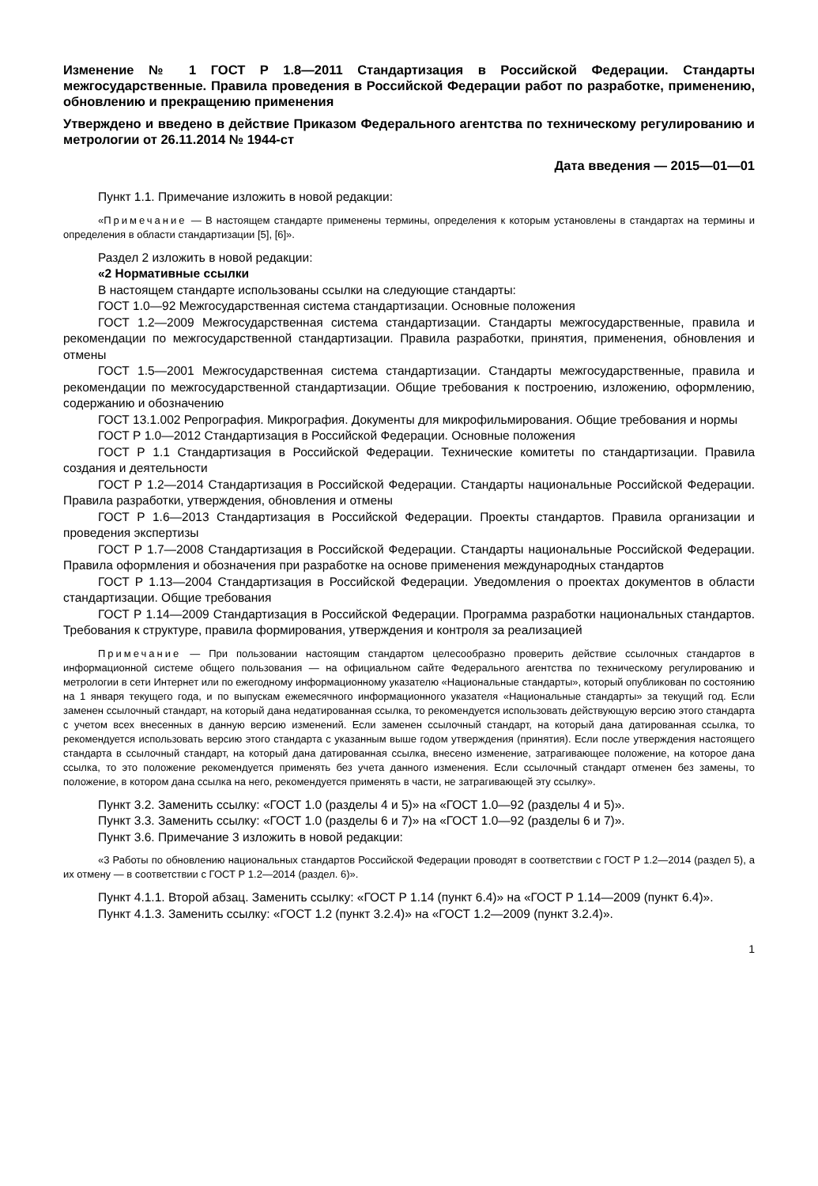Изменение № 1 ГОСТ Р 1.8—2011 Стандартизация в Российской Федерации. Стандарты межгосударственные. Правила проведения в Российской Федерации работ по разработке, применению, обновлению и прекращению применения
Утверждено и введено в действие Приказом Федерального агентства по техническому регулированию и метрологии от 26.11.2014 № 1944-ст
Дата введения — 2015—01—01
Пункт 1.1. Примечание изложить в новой редакции:
«Примечание — В настоящем стандарте применены термины, определения к которым установлены в стандартах на термины и определения в области стандартизации [5], [6]».
Раздел 2 изложить в новой редакции:
«2 Нормативные ссылки
В настоящем стандарте использованы ссылки на следующие стандарты:
ГОСТ 1.0—92 Межгосударственная система стандартизации. Основные положения
ГОСТ 1.2—2009 Межгосударственная система стандартизации. Стандарты межгосударственные, правила и рекомендации по межгосударственной стандартизации. Правила разработки, принятия, применения, обновления и отмены
ГОСТ 1.5—2001 Межгосударственная система стандартизации. Стандарты межгосударственные, правила и рекомендации по межгосударственной стандартизации. Общие требования к построению, изложению, оформлению, содержанию и обозначению
ГОСТ 13.1.002 Репрография. Микрография. Документы для микрофильмирования. Общие требования и нормы
ГОСТ Р 1.0—2012 Стандартизация в Российской Федерации. Основные положения
ГОСТ Р 1.1 Стандартизация в Российской Федерации. Технические комитеты по стандартизации. Правила создания и деятельности
ГОСТ Р 1.2—2014 Стандартизация в Российской Федерации. Стандарты национальные Российской Федерации. Правила разработки, утверждения, обновления и отмены
ГОСТ Р 1.6—2013 Стандартизация в Российской Федерации. Проекты стандартов. Правила организации и проведения экспертизы
ГОСТ Р 1.7—2008 Стандартизация в Российской Федерации. Стандарты национальные Российской Федерации. Правила оформления и обозначения при разработке на основе применения международных стандартов
ГОСТ Р 1.13—2004 Стандартизация в Российской Федерации. Уведомления о проектах документов в области стандартизации. Общие требования
ГОСТ Р 1.14—2009 Стандартизация в Российской Федерации. Программа разработки национальных стандартов. Требования к структуре, правила формирования, утверждения и контроля за реализацией
Примечание — При пользовании настоящим стандартом целесообразно проверить действие ссылочных стандартов в информационной системе общего пользования — на официальном сайте Федерального агентства по техническому регулированию и метрологии в сети Интернет или по ежегодному информационному указателю «Национальные стандарты», который опубликован по состоянию на 1 января текущего года, и по выпускам ежемесячного информационного указателя «Национальные стандарты» за текущий год. Если заменен ссылочный стандарт, на который дана недатированная ссылка, то рекомендуется использовать действующую версию этого стандарта с учетом всех внесенных в данную версию изменений. Если заменен ссылочный стандарт, на который дана датированная ссылка, то рекомендуется использовать версию этого стандарта с указанным выше годом утверждения (принятия). Если после утверждения настоящего стандарта в ссылочный стандарт, на который дана датированная ссылка, внесено изменение, затрагивающее положение, на которое дана ссылка, то это положение рекомендуется применять без учета данного изменения. Если ссылочный стандарт отменен без замены, то положение, в котором дана ссылка на него, рекомендуется применять в части, не затрагивающей эту ссылку».
Пункт 3.2. Заменить ссылку: «ГОСТ 1.0 (разделы 4 и 5)» на «ГОСТ 1.0—92 (разделы 4 и 5)».
Пункт 3.3. Заменить ссылку: «ГОСТ 1.0 (разделы 6 и 7)» на «ГОСТ 1.0—92 (разделы 6 и 7)».
Пункт 3.6. Примечание 3 изложить в новой редакции:
«3 Работы по обновлению национальных стандартов Российской Федерации проводят в соответствии с ГОСТ Р 1.2—2014 (раздел 5), а их отмену — в соответствии с ГОСТ Р 1.2—2014 (раздел. 6)».
Пункт 4.1.1. Второй абзац. Заменить ссылку: «ГОСТ Р 1.14 (пункт 6.4)» на «ГОСТ Р 1.14—2009 (пункт 6.4)».
Пункт 4.1.3. Заменить ссылку: «ГОСТ 1.2 (пункт 3.2.4)» на «ГОСТ 1.2—2009 (пункт 3.2.4)».
1